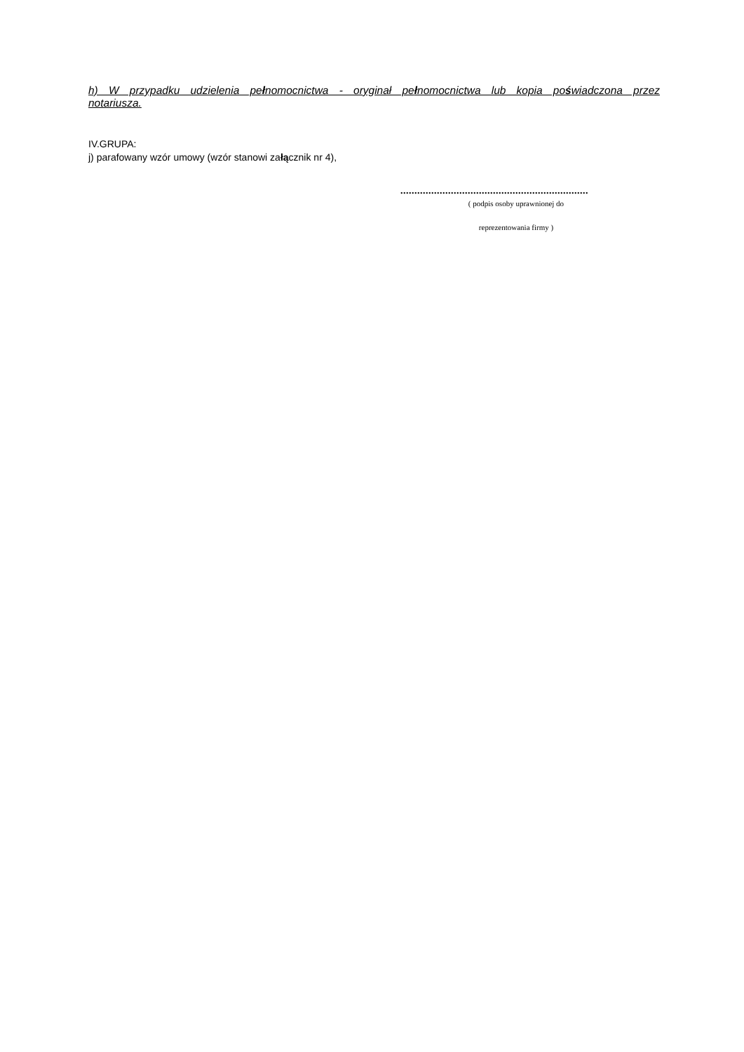h) W przypadku udzielenia pełnomocnictwa - oryginał pełnomocnictwa lub kopia poświadczona przez notariusza.
IV.GRUPA:
j) parafowany wzór umowy (wzór stanowi załącznik nr 4),
...................................................................
( podpis osoby uprawnionej do
reprezentowania firmy )